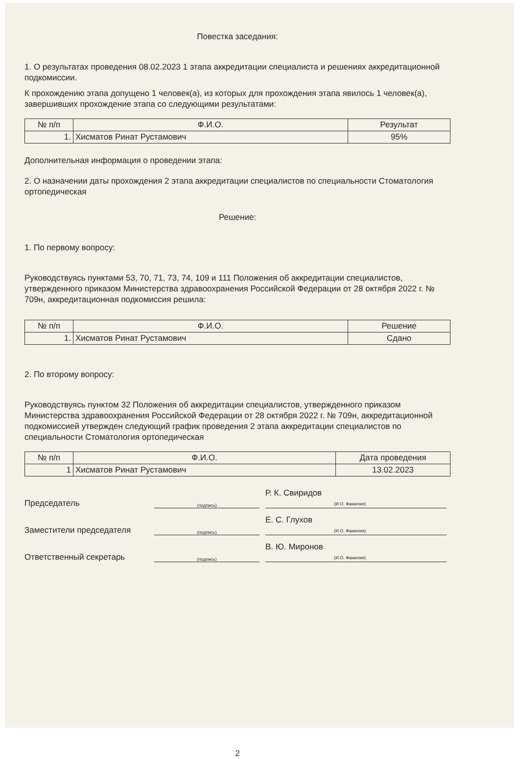Повестка заседания:
1. О результатах проведения 08.02.2023 1 этапа аккредитации специалиста и решениях аккредитационной подкомиссии.
К прохождению этапа допущено 1 человек(а), из которых для прохождения этапа явилось 1 человек(а), завершивших прохождение этапа со следующими результатами:
| № п/п | Ф.И.О. | Результат |
| --- | --- | --- |
| 1. | Хисматов Ринат Рустамович | 95% |
Дополнительная информация о проведении этапа:
2. О назначении даты прохождения 2 этапа аккредитации специалистов по специальности Стоматология ортопедическая
Решение:
1. По первому вопросу:
Руководствуясь пунктами 53, 70, 71, 73, 74, 109 и 111 Положения об аккредитации специалистов, утвержденного приказом Министерства здравоохранения Российской Федерации от 28 октября 2022 г. № 709н, аккредитационная подкомиссия решила:
| № п/п | Ф.И.О. | Решение |
| --- | --- | --- |
| 1. | Хисматов Ринат Рустамович | Сдано |
2. По второму вопросу:
Руководствуясь пунктом 32 Положения об аккредитации специалистов, утвержденного приказом Министерства здравоохранения Российской Федерации от 28 октября 2022 г. № 709н, аккредитационной подкомиссией утвержден следующий график проведения 2 этапа аккредитации специалистов по специальности Стоматология ортопедическая
| № п/п | Ф.И.О. | Дата проведения |
| --- | --- | --- |
| 1 | Хисматов Ринат Рустамович | 13.02.2023 |
Председатель
(подпись)
Р. К. Свиридов
(И.О. Фамилия)
Заместители председателя
(подпись)
Е. С. Глухов
(И.О. Фамилия)
Ответственный секретарь
(подпись)
В. Ю. Миронов
(И.О. Фамилия)
2